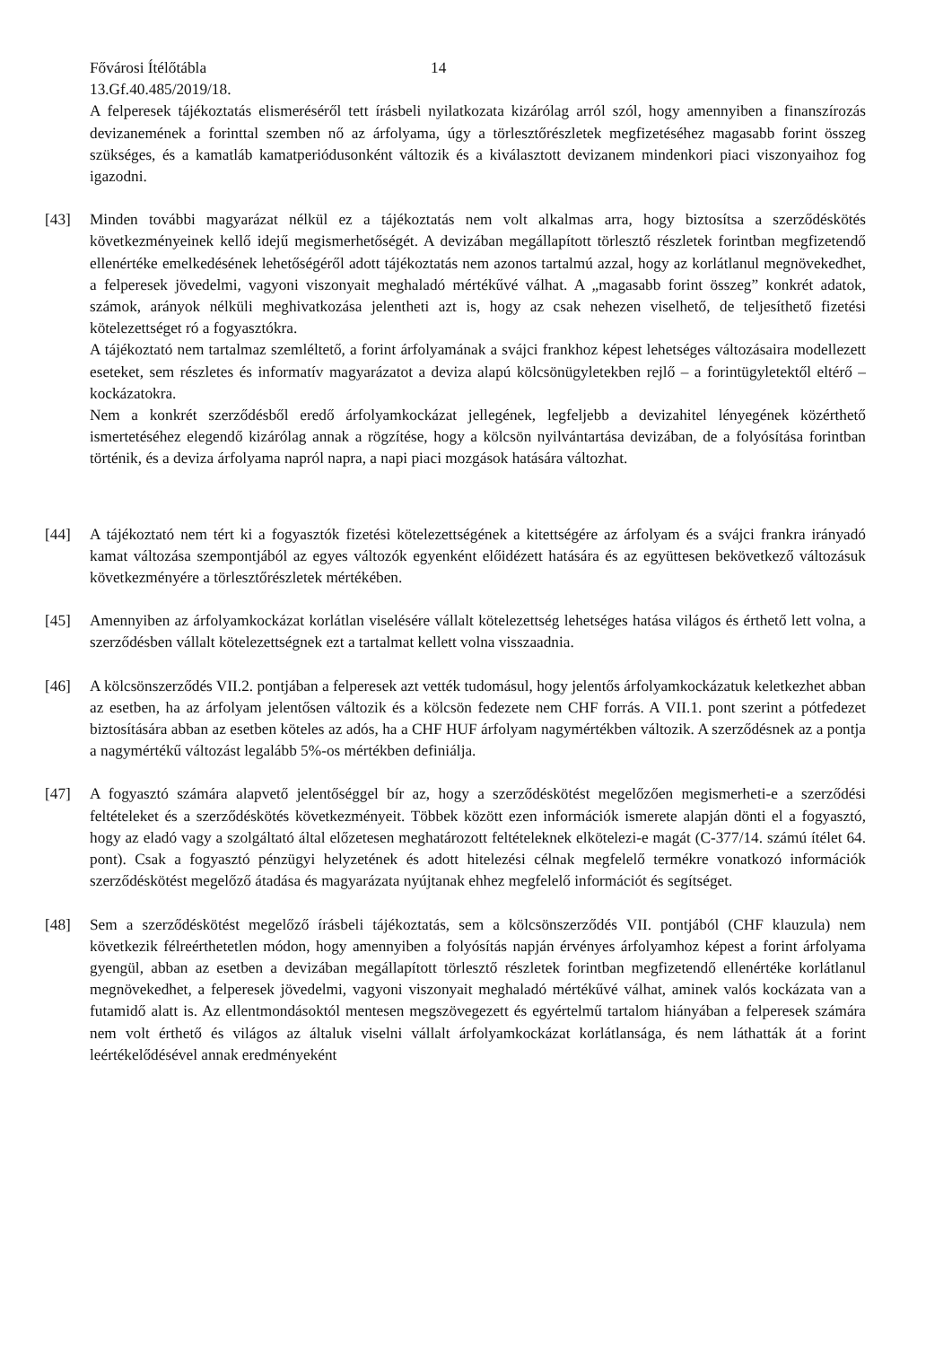Fővárosi Ítélőtábla 14
13.Gf.40.485/2019/18.
A felperesek tájékoztatás elismeréséről tett írásbeli nyilatkozata kizárólag arról szól, hogy amennyiben a finanszírozás devizanemének a forinttal szemben nő az árfolyama, úgy a törlesztőrészletek megfizetéséhez magasabb forint összeg szükséges, és a kamatláb kamatperiódusonként változik és a kiválasztott devizanem mindenkori piaci viszonyaihoz fog igazodni.
[43] Minden további magyarázat nélkül ez a tájékoztatás nem volt alkalmas arra, hogy biztosítsa a szerződéskötés következményeinek kellő idejű megismerhetőségét. A devizában megállapított törlesztő részletek forintban megfizetendő ellenértéke emelkedésének lehetőségéről adott tájékoztatás nem azonos tartalmú azzal, hogy az korlátlanul megnövekedhet, a felperesek jövedelmi, vagyoni viszonyait meghaladó mértékűvé válhat. A „magasabb forint összeg” konkrét adatok, számok, arányok nélküli meghivatkozása jelentheti azt is, hogy az csak nehezen viselhető, de teljesíthető fizetési kötelezettséget ró a fogyasztókra.
A tájékoztató nem tartalmaz szemléltető, a forint árfolyamának a svájci frankhoz képest lehetséges változásaira modellezett eseteket, sem részletes és informatív magyarázatot a deviza alapú kölcsönügyletekben rejlő – a forintügyletektől eltérő – kockázatokra.
Nem a konkrét szerződésből eredő árfolyamkockázat jellegének, legfeljebb a devizahitel lényegének közérthető ismertetéséhez elegendő kizárólag annak a rögzítése, hogy a kölcsön nyilvántartása devizában, de a folyósítása forintban történik, és a deviza árfolyama napról napra, a napi piaci mozgások hatására változhat.
[44] A tájékoztató nem tért ki a fogyasztók fizetési kötelezettségének a kitettségére az árfolyam és a svájci frankra irányadó kamat változása szempontjából az egyes változók egyenként előidézett hatására és az együttesen bekövetkező változásuk következményére a törlesztőrészletek mértékében.
[45] Amennyiben az árfolyamkockázat korlátlan viselésére vállalt kötelezettség lehetséges hatása világos és érthető lett volna, a szerződésben vállalt kötelezettségnek ezt a tartalmat kellett volna visszaadnia.
[46] A kölcsönszerződés VII.2. pontjában a felperesek azt vették tudomásul, hogy jelentős árfolyamkockázatuk keletkezhet abban az esetben, ha az árfolyam jelentősen változik és a kölcsön fedezete nem CHF forrás. A VII.1. pont szerint a pótfedezet biztosítására abban az esetben köteles az adós, ha a CHF HUF árfolyam nagymértékben változik. A szerződésnek az a pontja a nagymértékű változást legalább 5%-os mértékben definiálja.
[47] A fogyasztó számára alapvető jelentőséggel bír az, hogy a szerződéskötést megelőzően megismerheti-e a szerződési feltételeket és a szerződéskötés következményeit. Többek között ezen információk ismerete alapján dönti el a fogyasztó, hogy az eladó vagy a szolgáltató által előzetesen meghatározott feltételeknek elkötelezi-e magát (C-377/14. számú ítélet 64. pont). Csak a fogyasztó pénzügyi helyzetének és adott hitelezési célnak megfelelő termékre vonatkozó információk szerződéskötést megelőző átadása és magyarázata nyújtanak ehhez megfelelő információt és segítséget.
[48] Sem a szerződéskötést megelőző írásbeli tájékoztatás, sem a kölcsönszerződés VII. pontjából (CHF klauzula) nem következik félreérthetetlen módon, hogy amennyiben a folyósítás napján érvényes árfolyamhoz képest a forint árfolyama gyengül, abban az esetben a devizában megállapított törlesztő részletek forintban megfizetendő ellenértéke korlátlanul megnövekedhet, a felperesek jövedelmi, vagyoni viszonyait meghaladó mértékűvé válhat, aminek valós kockázata van a futamidő alatt is. Az ellentmondásoktól mentesen megszövegezett és egyértelmű tartalom hiányában a felperesek számára nem volt érthető és világos az általuk viselni vállalt árfolyamkockázat korlátlansága, és nem láthatták át a forint leértékelődésével annak eredményeként